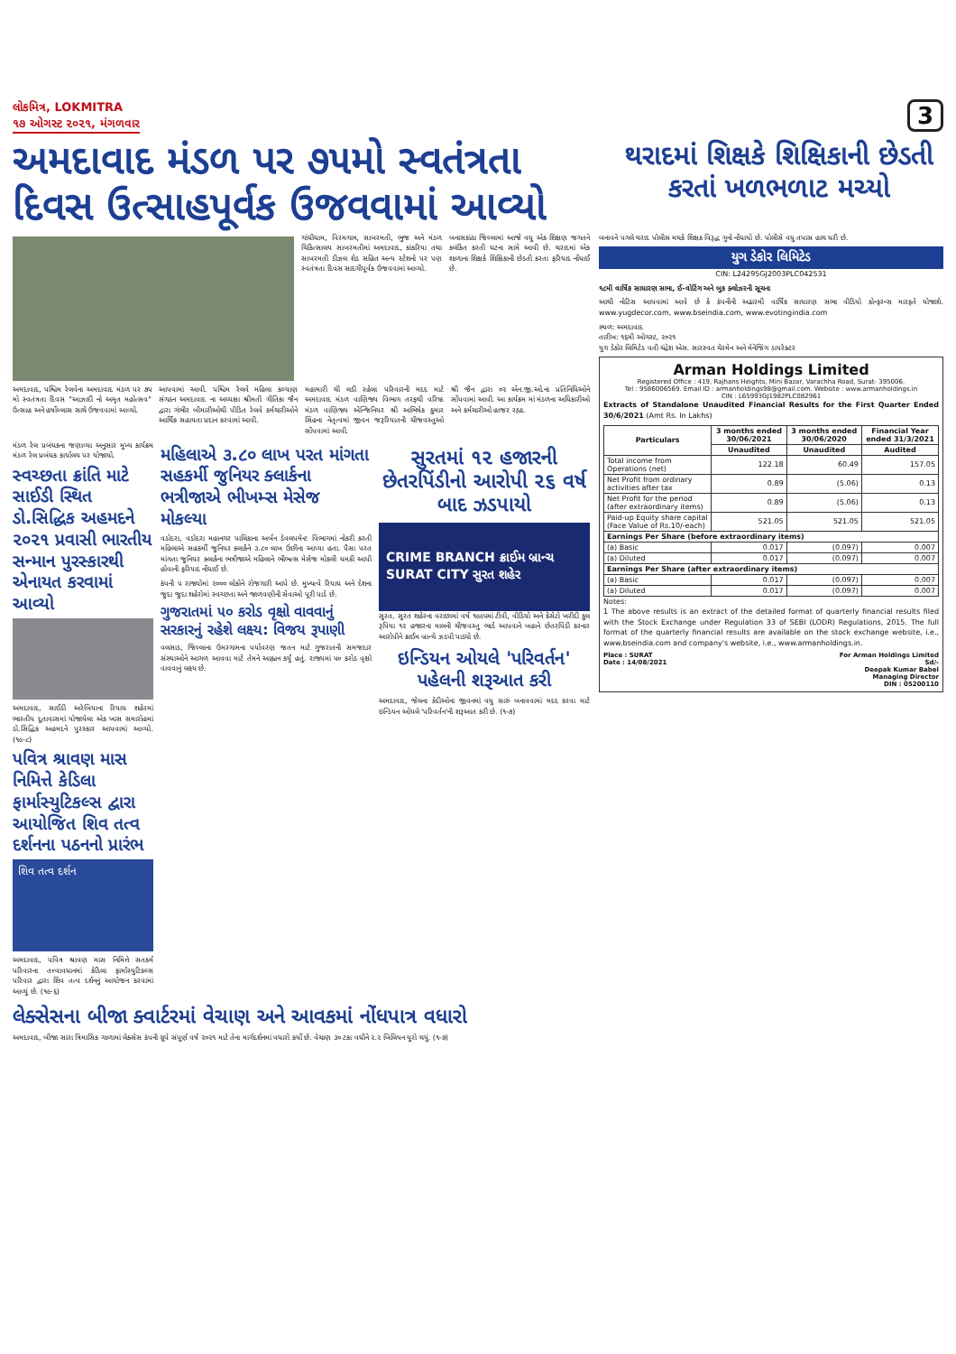લોકમિત્ર, LOKMITRA
૧૭ ઓગસ્ટ ૨૦૨૧, મંગળવાર
3
અમદાવાદ મંડળ પર ૭૫મો સ્વતંત્રતા દિવસ ઉત્સાહપૂર્વક ઉજવવામાં આવ્યો
થરાદમાં શિક્ષકે શિક્ષિકાની છેડતી કરતાં ખળભળાટ મચ્યો
ગાંધીધામ, વિરમગામ, સાબરમતી, ભુજ અને મંડળ ચિકિત્સાલય સાબરમતીમાં અમદાવાદ, કાંકરિયા તથા સાબરમતી ડીઝલ શેડ સહિત અન્ય સ્ટેશનો પર પણ સ્વતંત્રતા દિવસ સાદગીપૂર્વક ઉજવવામાં આવ્યો.
બનાસકાંઠા જિલ્લામાં આજે વધુ એક શિક્ષણ જગતને કલંકિત કરતી ઘટના સામે આવી છે. થરાદમાં એક શાળાના શિક્ષકે શિક્ષિકાની છેડતી કરતા ફરિયાદ નોંધાઈ છે.
અમદાવાદ, પશ્ચિમ રેલવેના અમદાવાદ મંડળ પર ૭૫ મો સ્વતંત્રતા દિવસ "આઝાદી નો અમૃત મહોત્સવ" ઉત્સાહ અને હર્ષોલ્લાસ સાથે ઉજવવામાં આવ્યો.
આપવામાં આવી. પશ્ચિમ રેલવે મહિલા કલ્યાણ સંગઠન અમદાવાદ ના અધ્યક્ષા શ્રીમતી ગીતિકા જૈન દ્વારા ગંભીર બીમારીઓથી પીડિત રેલવે કર્મચારીઓને આર્થિક સહાયતા પ્રદાન કરવામાં આવી.
મહામારી થી લડી રહેલા પરિવારની મદદ માટે અમદાવાદ મંડળ વાણિજ્ય વિભાગ તરફથી વરિષ્ઠ મંડળ વાણિજ્ય એન્જિનિયર શ્રી અભિષેક કુમાર સિંહના નેતૃત્વમાં જીવન જરૂરિયાતની ચીજવસ્તુઓ સોંપવામાં આવી.
શ્રી જૈન દ્વારા ૦૨ એન.જી.ઓ.ના પ્રતિનિધિઓને સોંપવામાં આવી. આ કાર્યક્રમ માં મંડળના અધિકારીઓ અને કર્મચારીઓ હાજર રહ્યા.
મંડળ રેલ પ્રબંધકના જણાવ્યા અનુસાર મુખ્ય કાર્યક્રમ મંડળ રેલ પ્રબંધક કાર્યાલય પર યોજાયો.
સ્વચ્છતા ક્રાંતિ માટે સાઈડી સ્થિત ડો.સિદ્ધિક અહમદને ૨૦૨૧ પ્રવાસી ભારતીય સન્માન પુરસ્કારથી એનાયત કરવામાં આવ્યો
અમદાવાદ, સાઈડી અરેબિયાના રિયાધ શહેરમાં ભારતીય દૂતાવાસમાં યોજાયેલા એક ખાસ સમારોહમાં ડો.સિદ્ધિક અહમદને પુરસ્કાર આપવામાં આવ્યો. (૧૯-૮)
પવિત્ર શ્રાવણ માસ નિમિત્તે કેડિલા ફાર્માસ્યુટિકલ્સ દ્વારા આયોજિત શિવ તત્વ દર્શનના પઠનનો પ્રારંભ
શિવ તત્વ દર્શન
અમદાવાદ, પવિત્ર શ્રાવણ માસ નિમિત્તે સતકર્મ પરિવારના તત્ત્વાવધાનમાં કેડિલા ફાર્માસ્યુટિકલ્સ પરિવાર દ્વારા શિવ તત્વ દર્શનનું આયોજન કરવામાં આવ્યું છે. (૧૯-૬)
મહિલાએ ૩.૮૦ લાખ પરત માંગતા સહકર્મી જુનિયર ક્લાર્કના ભત્રીજાએ ભીખમ્સ મેસેજ મોકલ્યા
વડોદરા, વડોદરા મહાનગર પાલિકાના અર્બન ડેવલપમેન્ટ વિભાગમાં નોકરી કરતી મહિલાએ સહકર્મી જુનિયર ક્લાર્કને ૩.૮૦ લાખ ઉછીના આપ્યા હતા. પૈસા પરત માંગતા જુનિયર ક્લાર્કના ભત્રીજાએ મહિલાને ભીભત્સ મેસેજ મોકલી ધમકી આપી હોવાની ફરિયાદ નોંધાઈ છે.
કંપની ૫ રાજ્યોમાં ૨૦૦૦ લોકોને રોજગારી આપે છે. મુખ્યત્વે રિયાધ અને દેશના જુદા જુદા શહેરોમાં સ્વચ્છતા અને જાળવણીની સેવાઓ પૂરી પાડે છે.
ગુજરાતમાં ૫૦ કરોડ વૃક્ષો વાવવાનું સરકારનું રહેશે લક્ષ્ય: વિજય રૂપાણી
વલસાડ, જિલ્લાના ઉમરગામના પર્યાવરણ જતન માટે ગુજરાતની સમજદાર સંસ્થાઓને આગળ આવવા માટે તેમને આહ્વાન કર્યું હતું. રાજ્યમાં ૫૦ કરોડ વૃક્ષો વાવવાનું લક્ષ્ય છે.
સુરતમાં ૧૨ હજારની છેતરપિંડીનો આરોપી ૨૬ વર્ષ બાદ ઝડપાયો
CRIME BRANCH ક્રાઈમ બ્રાન્ચ
SURAT CITY સુરત શહેર
સુરત, સુરત શહેરના વરાછામાં વર્ષ ૧૯૯૫માં ટીવી, વીડિયો અને કેસેટો ખરીદી કુલ રૂપિયા ૧૨ હજારના માલની ચીજવસ્તુ ભાડે આપવાને બહાને છેતરપિંડી કરનાર આરોપીને ક્રાઈમ બ્રાન્ચે ઝડપી પાડ્યો છે.
ઇન્ડિયન ઓયલે 'પરિવર્તન' પહેલની શરૂઆત કરી
અમદાવાદ, જેલના કેદીઓના જીવનમાં વધુ સારું બનાવવામાં મદદ કરવા માટે ઇન્ડિયન ઓયલે 'પરિવર્તન'ની શરૂઆત કરી છે. (૧-૭)
લેક્સેસના બીજા ક્વાર્ટરમાં વેચાણ અને આવકમાં નોંધપાત્ર વધારો
અમદાવાદ, બીજા સારા ત્રિમાસિક ગાળામાં લેક્સેસ કંપની ગ્રૂપે સંપૂર્ણ વર્ષ ૨૦૨૧ માટે તેના માર્ગદર્શનમાં વધારો કર્યો છે. વેચાણ ૩૦ ટકા વધીને ૨.૨ બિલિયન યુરો થયું. (૧-૭)
બનાવને પગલે થરાદ પોલીસ મથકે શિક્ષક વિરૂદ્ધ ગુનો નોંધાયો છે. પોલીસે વધુ તપાસ હાથ ધરી છે.
યુગ ડેકોર લિમિટેડ
CIN: L24295GJ2003PLC042531
૧૮મી વાર્ષિક સાધારણ સભા, ઈ-વોટિંગ અને બુક ક્લોઝરની સૂચના
આથી નોટિસ આપવામાં આવે છે કે કંપનીની અઢારમી વાર્ષિક સાધારણ સભા વીડિયો કોન્ફરન્સ મારફતે યોજાશે. www.yugdecor.com, www.bseindia.com, www.evotingindia.com
સ્થળ: અમદાવાદ
તારીખ: ૧૬મી ઓગસ્ટ, ૨૦૨૧
યુગ ડેકોર લિમિટેડ વતી ચંદ્રેશ એસ. સારસ્વત ચેરમેન અને મેનેજિંગ ડાયરેક્ટર
Arman Holdings Limited
Registered Office : 419, Rajhans Heights, Mini Bazar, Varachha Road, Surat- 395006.
Tel : 9586006569. Email ID : armanholdings98@gmail.com. Website : www.armanholdings.in
CIN : L65993GJ1982PLC082961
Extracts of Standalone Unaudited Financial Results for the First Quarter Ended 30/6/2021 (Amt Rs. In Lakhs)
| Particulars | 3 months ended 30/06/2021 | 3 months ended 30/06/2020 | Financial Year ended 31/3/2021 |
| --- | --- | --- | --- |
| | Unaudited | Unaudited | Audited |
| Total income from Operations (net) | 122.18 | 60.49 | 157.05 |
| Net Profit from ordinary activities after tax | 0.89 | (5.06) | 0.13 |
| Net Profit for the period (after extraordinary items) | 0.89 | (5.06) | 0.13 |
| Paid-up Equity share capital (Face Value of Rs.10/-each) | 521.05 | 521.05 | 521.05 |
| Earnings Per Share (before extraordinary items) | | | |
| (a) Basic | 0.017 | (0.097) | 0.007 |
| (a) Diluted | 0.017 | (0.097) | 0.007 |
| Earnings Per Share (after extraordinary items) | | | |
| (a) Basic | 0.017 | (0.097) | 0.007 |
| (a) Diluted | 0.017 | (0.097) | 0.007 |
Notes:
1 The above results is an extract of the detailed format of quarterly financial results filed with the Stock Exchange under Regulation 33 of SEBI (LODR) Regulations, 2015. The full format of the quarterly financial results are available on the stock exchange website, i.e., www.bseindia.com and company's website, i.e., www.armanholdings.in.
Place : SURAT
Date : 14/08/2021 For Arman Holdings Limited
Sd/-
Deepak Kumar Babel
Managing Director
DIN : 05200110